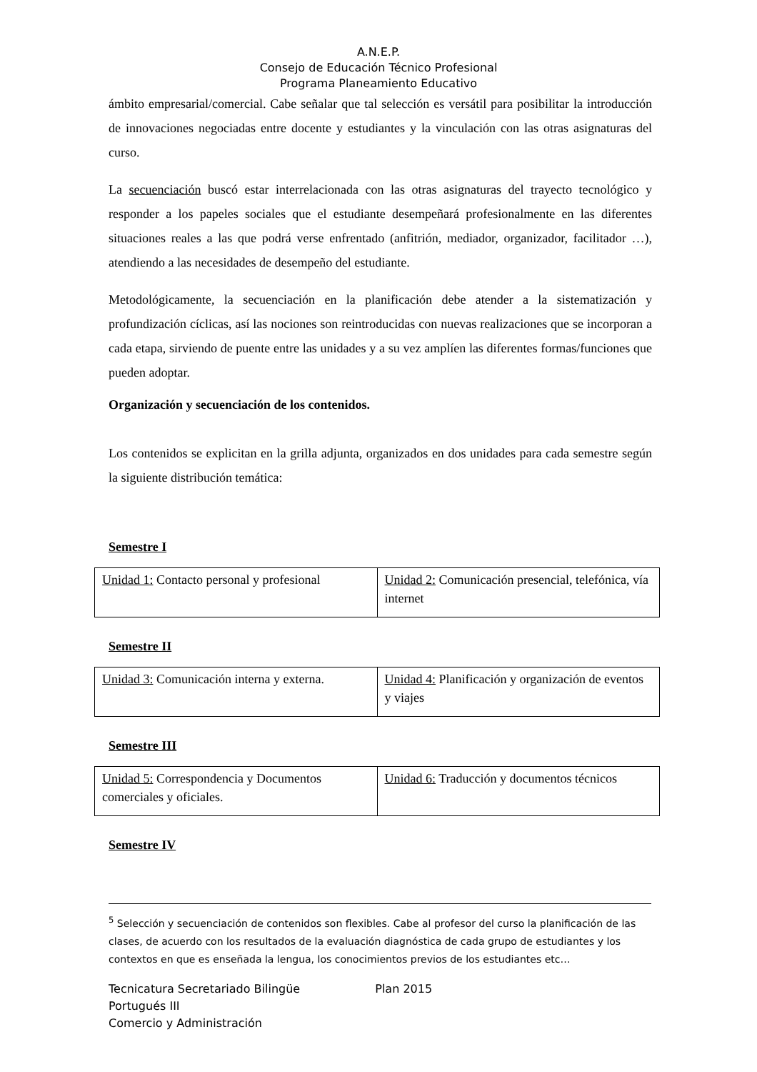A.N.E.P.
Consejo de Educación Técnico Profesional
Programa Planeamiento Educativo
ámbito empresarial/comercial. Cabe señalar que tal selección es versátil para posibilitar la introducción de innovaciones negociadas entre docente y estudiantes y la vinculación con las otras asignaturas del curso.
La secuenciación buscó estar interrelacionada con las otras asignaturas del trayecto tecnológico y responder a los papeles sociales que el estudiante desempeñará profesionalmente en las diferentes situaciones reales a las que podrá verse enfrentado (anfitrión, mediador, organizador, facilitador …), atendiendo a las necesidades de desempeño del estudiante.
Metodológicamente, la secuenciación en la planificación debe atender a la sistematización y profundización cíclicas, así las nociones son reintroducidas con nuevas realizaciones que se incorporan a cada etapa, sirviendo de puente entre las unidades y a su vez amplíen las diferentes formas/funciones que pueden adoptar.
Organización y secuenciación de los contenidos.
Los contenidos se explicitan en la grilla adjunta, organizados en dos unidades para cada semestre según la siguiente distribución temática:
Semestre I
| Unidad 1: Contacto personal y profesional | Unidad 2: Comunicación presencial, telefónica, vía internet |
Semestre II
| Unidad 3: Comunicación interna y externa. | Unidad 4: Planificación y organización de eventos y viajes |
Semestre III
| Unidad 5: Correspondencia y Documentos comerciales y oficiales. | Unidad 6: Traducción y documentos técnicos |
Semestre IV
<sup>5</sup> Selección y secuenciación de contenidos son flexibles. Cabe al profesor del curso la planificación de las clases, de acuerdo con los resultados de la evaluación diagnóstica de cada grupo de estudiantes y los contextos en que es enseñada la lengua, los conocimientos previos de los estudiantes etc…
Tecnicatura Secretariado Bilingüe Plan 2015
Portugués III
Comercio y Administración